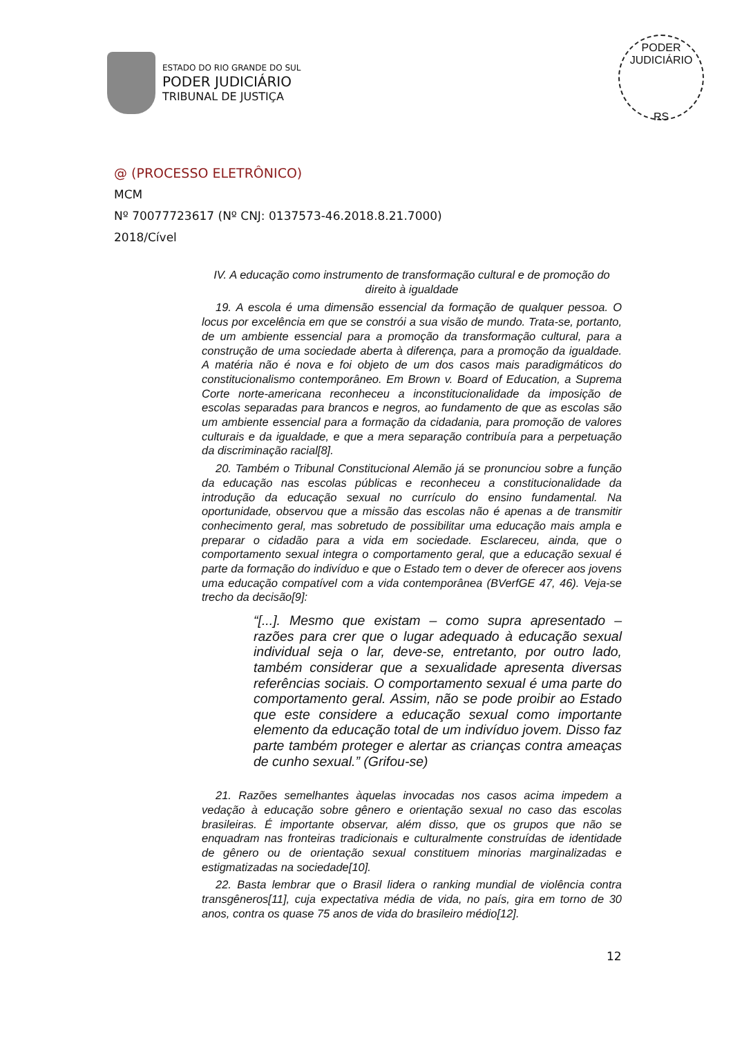ESTADO DO RIO GRANDE DO SUL
PODER JUDICIÁRIO
TRIBUNAL DE JUSTIÇA
PODER JUDICIÁRIO
RS
@ (PROCESSO ELETRÔNICO)
MCM
Nº 70077723617 (Nº CNJ: 0137573-46.2018.8.21.7000)
2018/Cível
IV. A educação como instrumento de transformação cultural e de promoção do direito à igualdade
19. A escola é uma dimensão essencial da formação de qualquer pessoa. O locus por excelência em que se constrói a sua visão de mundo. Trata-se, portanto, de um ambiente essencial para a promoção da transformação cultural, para a construção de uma sociedade aberta à diferença, para a promoção da igualdade. A matéria não é nova e foi objeto de um dos casos mais paradigmáticos do constitucionalismo contemporâneo. Em Brown v. Board of Education, a Suprema Corte norte-americana reconheceu a inconstitucionalidade da imposição de escolas separadas para brancos e negros, ao fundamento de que as escolas são um ambiente essencial para a formação da cidadania, para promoção de valores culturais e da igualdade, e que a mera separação contribuía para a perpetuação da discriminação racial[8].
20. Também o Tribunal Constitucional Alemão já se pronunciou sobre a função da educação nas escolas públicas e reconheceu a constitucionalidade da introdução da educação sexual no currículo do ensino fundamental. Na oportunidade, observou que a missão das escolas não é apenas a de transmitir conhecimento geral, mas sobretudo de possibilitar uma educação mais ampla e preparar o cidadão para a vida em sociedade. Esclareceu, ainda, que o comportamento sexual integra o comportamento geral, que a educação sexual é parte da formação do indivíduo e que o Estado tem o dever de oferecer aos jovens uma educação compatível com a vida contemporânea (BVerfGE 47, 46). Veja-se trecho da decisão[9]:
“[...]. Mesmo que existam – como supra apresentado – razões para crer que o lugar adequado à educação sexual individual seja o lar, deve-se, entretanto, por outro lado, também considerar que a sexualidade apresenta diversas referências sociais. O comportamento sexual é uma parte do comportamento geral. Assim, não se pode proibir ao Estado que este considere a educação sexual como importante elemento da educação total de um indivíduo jovem. Disso faz parte também proteger e alertar as crianças contra ameaças de cunho sexual.” (Grifou-se)
21. Razões semelhantes àquelas invocadas nos casos acima impedem a vedação à educação sobre gênero e orientação sexual no caso das escolas brasileiras. É importante observar, além disso, que os grupos que não se enquadram nas fronteiras tradicionais e culturalmente construídas de identidade de gênero ou de orientação sexual constituem minorias marginalizadas e estigmatizadas na sociedade[10].
22. Basta lembrar que o Brasil lidera o ranking mundial de violência contra transgêneros[11], cuja expectativa média de vida, no país, gira em torno de 30 anos, contra os quase 75 anos de vida do brasileiro médio[12].
12